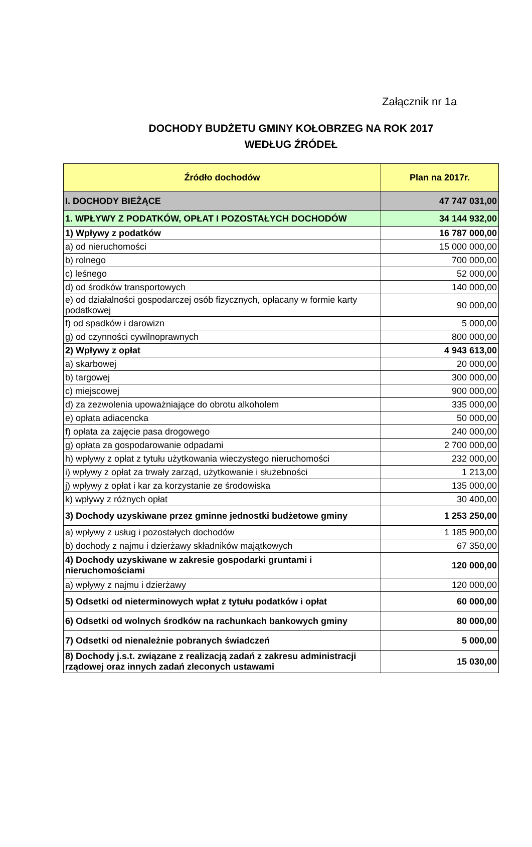Załącznik nr 1a
DOCHODY BUDŻETU GMINY KOŁOBRZEG NA ROK 2017
WEDŁUG ŹRÓDEŁ
| Źródło dochodów | Plan na 2017r. |
| --- | --- |
| I. DOCHODY BIEŻĄCE | 47 747 031,00 |
| 1. WPŁYWY Z PODATKÓW, OPŁAT I POZOSTAŁYCH DOCHODÓW | 34 144 932,00 |
| 1) Wpływy z podatków | 16 787 000,00 |
| a) od nieruchomości | 15 000 000,00 |
| b) rolnego | 700 000,00 |
| c) leśnego | 52 000,00 |
| d) od środków transportowych | 140 000,00 |
| e) od działalności gospodarczej osób fizycznych, opłacany w formie karty podatkowej | 90 000,00 |
| f) od spadków i darowizn | 5 000,00 |
| g) od czynności cywilnoprawnych | 800 000,00 |
| 2) Wpływy z opłat | 4 943 613,00 |
| a) skarbowej | 20 000,00 |
| b) targowej | 300 000,00 |
| c) miejscowej | 900 000,00 |
| d) za zezwolenia upoważniające do obrotu alkoholem | 335 000,00 |
| e) opłata adiacencka | 50 000,00 |
| f) opłata za zajęcie pasa drogowego | 240 000,00 |
| g) opłata za gospodarowanie odpadami | 2 700 000,00 |
| h) wpływy z opłat z tytułu użytkowania wieczystego nieruchomości | 232 000,00 |
| i) wpływy z opłat za trwały zarząd, użytkowanie i służebności | 1 213,00 |
| j) wpływy z opłat i kar za korzystanie ze środowiska | 135 000,00 |
| k) wpływy z różnych opłat | 30 400,00 |
| 3) Dochody uzyskiwane przez gminne jednostki budżetowe gminy | 1 253 250,00 |
| a) wpływy z usług i pozostałych dochodów | 1 185 900,00 |
| b) dochody z najmu i dzierżawy składników majątkowych | 67 350,00 |
| 4) Dochody uzyskiwane w zakresie gospodarki gruntami i nieruchomościami | 120 000,00 |
| a) wpływy z najmu i dzierżawy | 120 000,00 |
| 5) Odsetki od nieterminowych wpłat z tytułu podatków i opłat | 60 000,00 |
| 6) Odsetki od wolnych środków na rachunkach bankowych gminy | 80 000,00 |
| 7) Odsetki od nienależnie pobranych świadczeń | 5 000,00 |
| 8) Dochody j.s.t. związane z realizacją zadań z zakresu administracji rządowej oraz innych zadań zleconych ustawami | 15 030,00 |